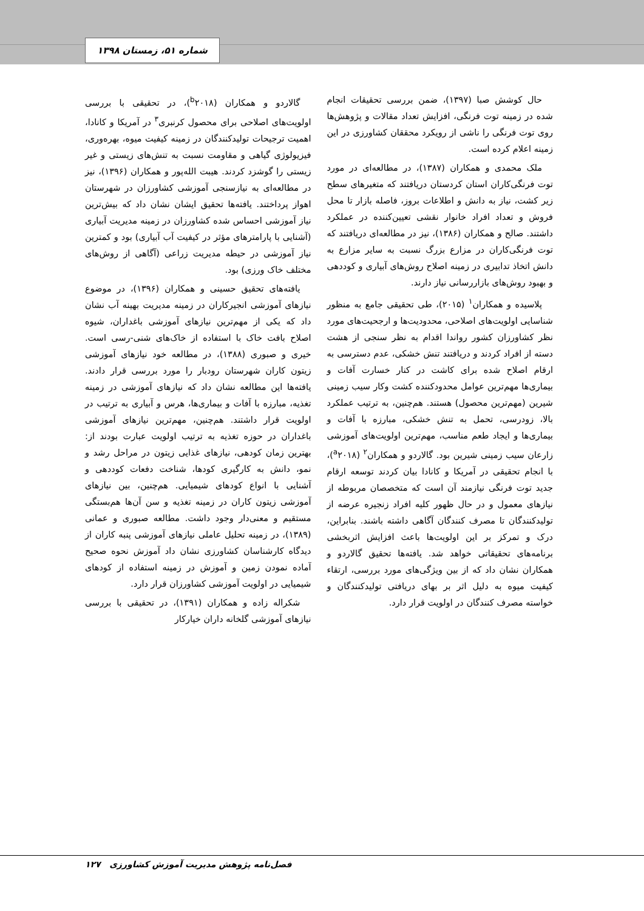شماره ۵۱، زمستان ۱۳۹۸
حال کوشش صبا (۱۳۹۷)، ضمن بررسی تحقیقات انجام شده در زمینه توت فرنگی، افزایش تعداد مقالات و پژوهش‌ها روی توت فرنگی را ناشی از رویکرد محققان کشاورزی در این زمینه اعلام کرده است.
ملک محمدی و همکاران (۱۳۸۷)، در مطالعه‌ای در مورد توت فرنگی‌کاران استان کردستان دریافتند که متغیرهای سطح زیر کشت، نیاز به دانش و اطلاعات بروز، فاصله بازار تا محل فروش و تعداد افراد خانوار نقشی تعیین‌کننده در عملکرد داشتند. صالح و همکاران (۱۳۸۶)، نیز در مطالعه‌ای دریافتند که توت فرنگی‌کاران در مزارع بزرگ نسبت به سایر مزارع به دانش اتخاذ تدابیری در زمینه اصلاح روش‌های آبیاری و کوددهی و بهبود روش‌های بازاررسانی نیاز دارند.
پلاسیده و همکاران<sup>۱</sup> (۲۰۱۵)، طی تحقیقی جامع به منظور شناسایی اولویت‌های اصلاحی، محدودیت‌ها و ارجحیت‌های مورد نظر کشاورزان کشور رواندا اقدام به نظر سنجی از هشت دسته از افراد کردند و دریافتند تنش خشکی، عدم دسترسی به ارقام اصلاح شده برای کاشت در کنار خسارت آفات و بیماری‌ها مهم‌ترین عوامل محدودکننده کشت وکار سیب زمینی شیرین (مهم‌ترین محصول) هستند. هم‌چنین، به ترتیب عملکرد بالا، زودرسی، تحمل به تنش خشکی، مبارزه با آفات و بیماری‌ها و ایجاد طعم مناسب، مهم‌ترین اولویت‌های آموزشی زارعان سیب زمینی شیرین بود. گالاردو و همکاران<sup>۲</sup> (<sup>a</sup>۲۰۱۸)، با انجام تحقیقی در آمریکا و کانادا بیان کردند توسعه ارقام جدید توت فرنگی نیازمند آن است که متخصصان مربوطه از نیازهای معمول و در حال ظهور کلیه افراد زنجیره عرضه از تولیدکنندگان تا مصرف کنندگان آگاهی داشته باشند. بنابراین، درک و تمرکز بر این اولویت‌ها باعث افزایش اثربخشی برنامه‌های تحقیقاتی خواهد شد. یافته‌ها تحقیق گالاردو و همکاران نشان داد که از بین ویژگی‌های مورد بررسی، ارتقاء کیفیت میوه به دلیل اثر بر بهای دریافتی تولیدکنندگان و خواسته مصرف کنندگان در اولویت قرار دارد.
گالاردو و همکاران (<sup>b</sup>۲۰۱۸)، در تحقیقی با بررسی اولویت‌های اصلاحی برای محصول کرنبری<sup>۳</sup> در آمریکا و کانادا، اهمیت ترجیحات تولیدکنندگان در زمینه کیفیت میوه، بهره‌وری، فیزیولوژی گیاهی و مقاومت نسبت به تنش‌های زیستی و غیر زیستی را گوشزد کردند. هیبت الله‌پور و همکاران (۱۳۹۶)، نیز در مطالعه‌ای به نیازسنجی آموزشی کشاورزان در شهرستان اهواز پرداختند. یافته‌ها تحقیق ایشان نشان داد که بیش‌ترین نیاز آموزشی احساس شده کشاورزان در زمینه مدیریت آبیاری (آشنایی با پارامترهای مؤثر در کیفیت آب آبیاری) بود و کمترین نیاز آموزشی در حیطه مدیریت زراعی (آگاهی از روش‌های مختلف خاک ورزی) بود.
یافته‌های تحقیق حسینی و همکاران (۱۳۹۶)، در موضوع نیازهای آموزشی انجیرکاران در زمینه مدیریت بهینه آب نشان داد که یکی از مهم‌ترین نیازهای آموزشی باغداران، شیوه اصلاح بافت خاک با استفاده از خاک‌های شنی-رسی است. خیری و صبوری (۱۳۸۸)، در مطالعه خود نیازهای آموزشی زیتون کاران شهرستان رودبار را مورد بررسی قرار دادند. یافته‌ها این مطالعه نشان داد که نیازهای آموزشی در زمینه تغذیه، مبارزه با آفات و بیماری‌ها، هرس و آبیاری به ترتیب در اولویت قرار داشتند. هم‌چنین، مهم‌ترین نیازهای آموزشی باغداران در حوزه تغذیه به ترتیب اولویت عبارت بودند از: بهترین زمان کودهی، نیازهای غذایی زیتون در مراحل رشد و نمو، دانش به کارگیری کودها، شناخت دفعات کوددهی و آشنایی با انواع کودهای شیمیایی. هم‌چنین، بین نیازهای آموزشی زیتون کاران در زمینه تغذیه و سن آن‌ها هم‌بستگی مستقیم و معنی‌دار وجود داشت. مطالعه صبوری و عمانی (۱۳۸۹)، در زمینه تحلیل عاملی نیازهای آموزشی پنبه کاران از دیدگاه کارشناسان کشاورزی نشان داد آموزش نحوه صحیح آماده نمودن زمین و آموزش در زمینه استفاده از کودهای شیمیایی در اولویت آموزشی کشاورزان قرار دارد.
شکراله زاده و همکاران (۱۳۹۱)، در تحقیقی با بررسی نیازهای آموزشی گلخانه داران خیارکار
فصل‌نامه پژوهش مدیریت آموزش کشاورزی ۱۲۷